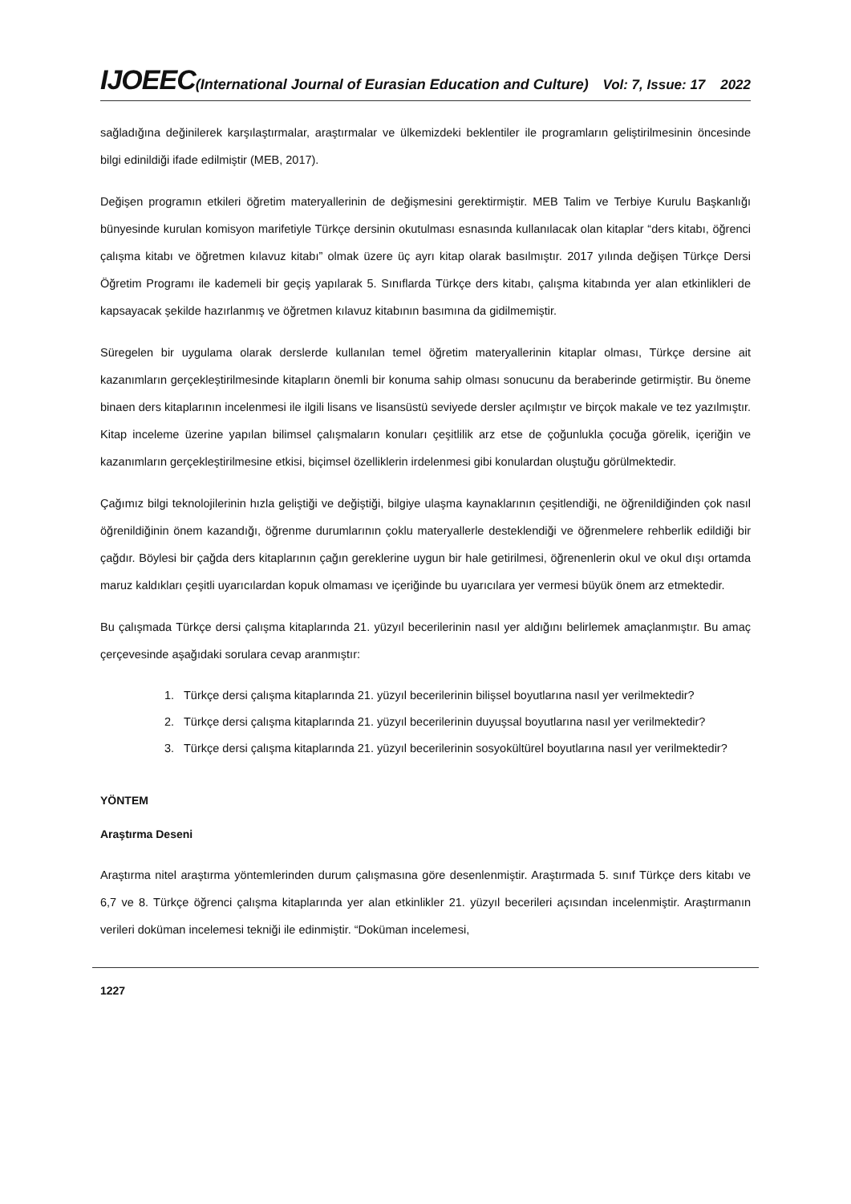IJOEEC(International Journal of Eurasian Education and Culture)
Vol: 7, Issue: 17 2022
sağladığına değinilerek karşılaştırmalar, araştırmalar ve ülkemizdeki beklentiler ile programların geliştirilmesinin öncesinde bilgi edinildiği ifade edilmiştir (MEB, 2017).
Değişen programın etkileri öğretim materyallerinin de değişmesini gerektirmiştir. MEB Talim ve Terbiye Kurulu Başkanlığı bünyesinde kurulan komisyon marifetiyle Türkçe dersinin okutulması esnasında kullanılacak olan kitaplar “ders kitabı, öğrenci çalışma kitabı ve öğretmen kılavuz kitabı” olmak üzere üç ayrı kitap olarak basılmıştır. 2017 yılında değişen Türkçe Dersi Öğretim Programı ile kademeli bir geçiş yapılarak 5. Sınıflarda Türkçe ders kitabı, çalışma kitabında yer alan etkinlikleri de kapsayacak şekilde hazırlanmış ve öğretmen kılavuz kitabının basımına da gidilmemiştir.
Süregelen bir uygulama olarak derslerde kullanılan temel öğretim materyallerinin kitaplar olması, Türkçe dersine ait kazanımların gerçekleştirilmesinde kitapların önemli bir konuma sahip olması sonucunu da beraberinde getirmiştir. Bu öneme binaen ders kitaplarının incelenmesi ile ilgili lisans ve lisansüstü seviyede dersler açılmıştır ve birçok makale ve tez yazılmıştır. Kitap inceleme üzerine yapılan bilimsel çalışmaların konuları çeşitlilik arz etse de çoğunlukla çocuğa görelik, içeriğin ve kazanımların gerçekleştirilmesine etkisi, biçimsel özelliklerin irdelenmesi gibi konulardan oluştuğu görülmektedir.
Çağımız bilgi teknolojilerinin hızla geliştiği ve değiştiği, bilgiye ulaşma kaynaklarının çeşitlendiği, ne öğrenildiğinden çok nasıl öğrenildiğinin önem kazandığı, öğrenme durumlarının çoklu materyallerle desteklendiği ve öğrenmelere rehberlik edildiği bir çağdır. Böylesi bir çağda ders kitaplarının çağın gereklerine uygun bir hale getirilmesi, öğrenenlerin okul ve okul dışı ortamda maruz kaldıkları çeşitli uyarıcılardan kopuk olmaması ve içeriğinde bu uyarıcılara yer vermesi büyük önem arz etmektedir.
Bu çalışmada Türkçe dersi çalışma kitaplarında 21. yüzyıl becerilerinin nasıl yer aldığını belirlemek amaçlanmıştır. Bu amaç çerçevesinde aşağıdaki sorulara cevap aranmıştır:
1. Türkçe dersi çalışma kitaplarında 21. yüzyıl becerilerinin bilişsel boyutlarına nasıl yer verilmektedir?
2. Türkçe dersi çalışma kitaplarında 21. yüzyıl becerilerinin duyuşsal boyutlarına nasıl yer verilmektedir?
3. Türkçe dersi çalışma kitaplarında 21. yüzyıl becerilerinin sosyokültürel boyutlarına nasıl yer verilmektedir?
YÖNTEM
Araştırma Deseni
Araştırma nitel araştırma yöntemlerinden durum çalışmasına göre desenlenmiştir. Araştırmada 5. sınıf Türkçe ders kitabı ve 6,7 ve 8. Türkçe öğrenci çalışma kitaplarında yer alan etkinlikler 21. yüzyıl becerileri açısından incelenmiştir. Araştırmanın verileri doküman incelemesi tekniği ile edinmiştir. “Doküman incelemesi,
1227